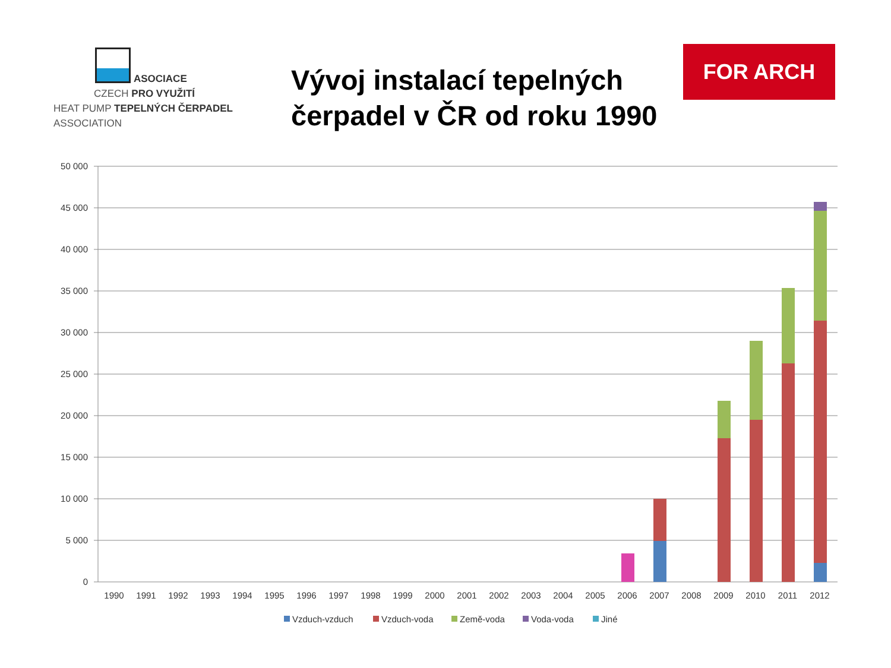ASOCIACE
CZECH PRO VYUŽITÍ
HEAT PUMP TEPELNÝCH ČERPADEL
ASSOCIATION
Vývoj instalací tepelných čerpadel v ČR od roku 1990
FOR ARCH
50 000
45 000
40 000
35 000
30 000
25 000
20 000
15 000
10 000
5 000
0
1990
1991
1992
1993
1994
1995
1996
1997
1998
1999
2000
2001
2002
2003
2004
2005
2006
2007
2008
2009
2010
2011
2012
Vzduch-vzduch
Vzduch-voda
Země-voda
Voda-voda
Jiné